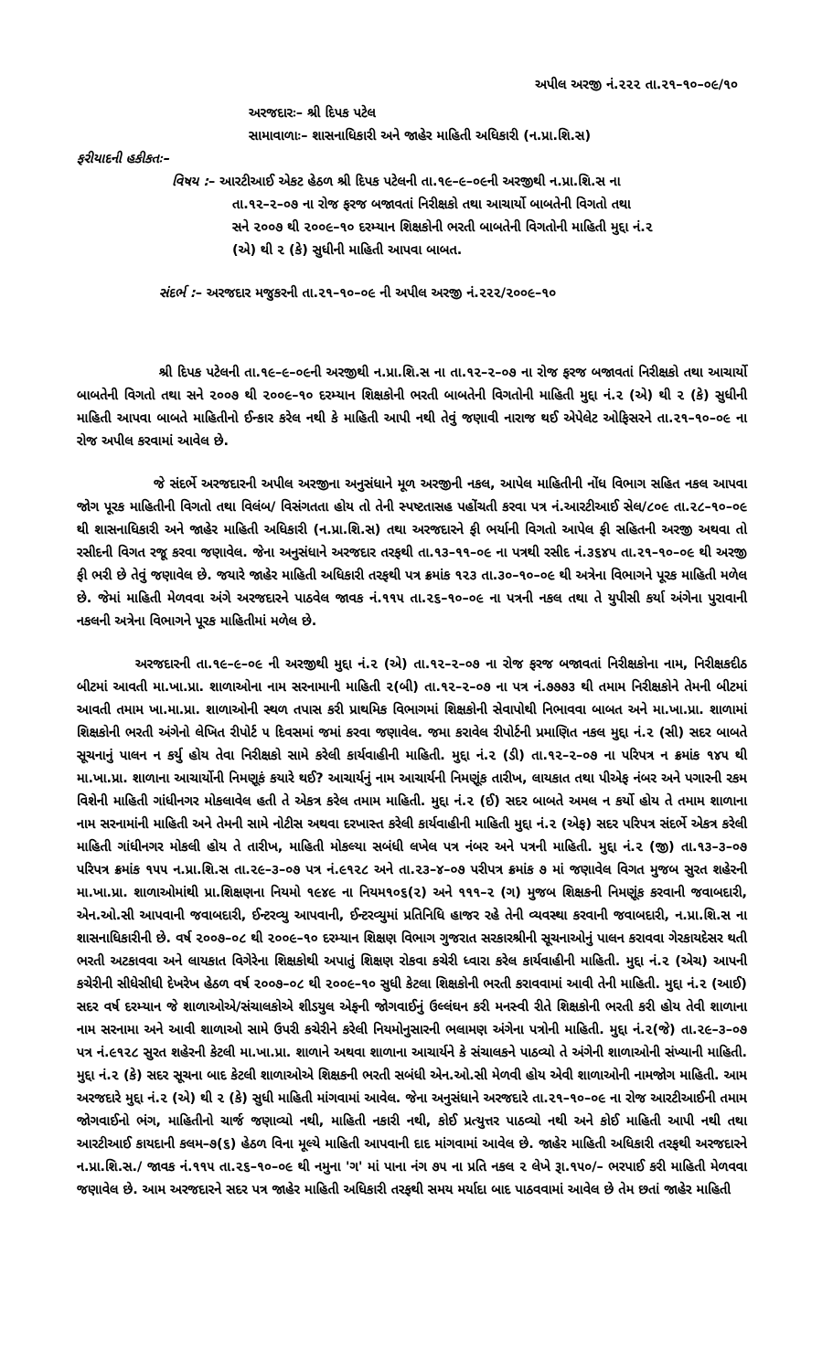અપીલ અરજી નં.૨૨૨ તા.૨૧–૧૦–૦૯/૧૦
અરજદારઃ– શ્રી દિપક પટેલ
સામાવાળાઃ– શાસનાધિકારી અને જાહેર માહિતી અધિકારી (ન.પ્રા.શિ.સ)
ફરીયાદની હકીકતઃ–
વિષય :– આરટીઆઈ એકટ હેઠળ શ્રી દિપક પટેલની તા.૧૯–૯–૦૯ની અરજીથી ન.પ્રા.શિ.સ ના
તા.૧૨–૨–૦૭ ના રોજ ફરજ બજાવતાં નિરીક્ષકો તથા આચાર્યો બાબતેની વિગતો તથા
સને ૨૦૦૭ થી ૨૦૦૯–૧૦ દરમ્યાન શિક્ષકોની ભરતી બાબતેની વિગતોની માહિતી મુદ્દા નં.૨
(એ) થી ૨ (કે) સુધીની માહિતી આપવા બાબત.
સંદર્ભ :– અરજદાર મજુકરની તા.૨૧–૧૦–૦૯ ની અપીલ અરજી નં.૨૨૨/૨૦૦૯–૧૦
શ્રી દિપક પટેલની તા.૧૯–૯–૦૯ની અરજીથી ન.પ્રા.શિ.સ ના તા.૧૨–૨–૦૭ ના રોજ ફરજ બજાવતાં નિરીક્ષકો તથા આચાર્યો બાબતેની વિગતો તથા સને ૨૦૦૭ થી ૨૦૦૯–૧૦ દરમ્યાન શિક્ષકોની ભરતી બાબતેની વિગતોની માહિતી મુદ્દા નં.૨ (એ) થી ૨ (કે) સુધીની માહિતી આપવા બાબતે માહિતીનો ઈન્કાર કરેલ નથી કે માહિતી આપી નથી તેવું જણાવી નારાજ થઈ એપેલેટ ઓફિસરને તા.૨૧–૧૦–૦૯ ના રોજ અપીલ કરવામાં આવેલ છે.
જે સંદર્ભે અરજદારની અપીલ અરજીના અનુસંધાને મૂળ અરજીની નકલ, આપેલ માહિતીની નોંધ વિભાગ સહિત નકલ આપવા જોગ પૂરક માહિતીની વિગતો તથા વિલંબ/ વિસંગતતા હોય તો તેની સ્પષ્ટતાસહ પહોંચતી કરવા પત્ર નં.આરટીઆઈ સેલ/૮૦૯ તા.૨૮–૧૦–૦૯ થી શાસનાધિકારી અને જાહેર માહિતી અધિકારી (ન.પ્રા.શિ.સ) તથા અરજદારને ફી ભર્યાની વિગતો આપેલ ફી સહિતની અરજી અથવા તો રસીદની વિગત રજૂ કરવા જણાવેલ. જેના અનુસંધાને અરજદાર તરફથી તા.૧૩–૧૧–૦૯ ના પત્રથી રસીદ નં.૩૬૪૫ તા.૨૧–૧૦–૦૯ થી અરજી ફી ભરી છે તેવું જણાવેલ છે. જયારે જાહેર માહિતી અધિકારી તરફથી પત્ર ક્રમાંક ૧૨૩ તા.૩૦–૧૦–૦૯ થી અત્રેના વિભાગને પૂરક માહિતી મળેલ છે. જેમાં માહિતી મેળવવા અંગે અરજદારને પાઠવેલ જાવક નં.૧૧૫ તા.૨૬–૧૦–૦૯ ના પત્રની નકલ તથા તે યુપીસી કર્યા અંગેના પુરાવાની નકલની અત્રેના વિભાગને પૂરક માહિતીમાં મળેલ છે.
અરજદારની તા.૧૯–૯–૦૯ ની અરજીથી મુદ્દા નં.૨ (એ) તા.૧૨–૨–૦૭ ના રોજ ફરજ બજાવતાં નિરીક્ષકોના નામ, નિરીક્ષકદીઠ બીટમાં આવતી મા.ખા.પ્રા. શાળાઓના નામ સરનામાની માહિતી ૨(બી) તા.૧૨–૨–૦૭ ના પત્ર નં.૭૭૭૩ થી તમામ નિરીક્ષકોને તેમની બીટમાં આવતી તમામ ખા.મા.પ્રા. શાળાઓની સ્થળ તપાસ કરી પ્રાથમિક વિભાગમાં શિક્ષકોની સેવાપોથી નિભાવવા બાબત અને મા.ખા.પ્રા. શાળામાં શિક્ષકોની ભરતી અંગેનો લેખિત રીપોર્ટ ૫ દિવસમાં જમાં કરવા જણાવેલ. જમા કરાવેલ રીપોર્ટની પ્રમાણિત નકલ મુદ્દા નં.૨ (સી) સદર બાબતે સૂચનાનું પાલન ન કર્યુ હોય તેવા નિરીક્ષકો સામે કરેલી કાર્યવાહીની માહિતી. મુદ્દા નં.૨ (ડી) તા.૧૨–૨–૦૭ ના પરિપત્ર ન ક્રમાંક ૧૪૫ થી મા.ખા.પ્રા. શાળાના આચાર્યોની નિમણૂકં કયારે થઈ? આચાર્યનું નામ આચાર્યની નિમણૂંક તારીખ, લાયકાત તથા પીએફ નંબર અને પગારની રકમ વિશેની માહિતી ગાંધીનગર મોકલાવેલ હતી તે એકત્ર કરેલ તમામ માહિતી. મુદ્દા નં.૨ (ઈ) સદર બાબતે અમલ ન કર્યો હોય તે તમામ શાળાના નામ સરનામાંની માહિતી અને તેમની સામે નોટીસ અથવા દરખાસ્ત કરેલી કાર્યવાહીની માહિતી મુદ્દા નં.૨ (એફ) સદર પરિપત્ર સંદર્ભે એકત્ર કરેલી માહિતી ગાંધીનગર મોકલી હોય તે તારીખ, માહિતી મોકલ્યા સબંધી લખેલ પત્ર નંબર અને પત્રની માહિતી. મુદ્દા નં.૨ (જી) તા.૧૩–૩–૦૭ પરિપત્ર ક્રમાંક ૧૫૫ ન.પ્રા.શિ.સ તા.૨૯–૩–૦૭ પત્ર નં.૯૧૨૮ અને તા.૨૩–૪–૦૭ પરીપત્ર ક્રમાંક ૭ માં જણાવેલ વિગત મુજબ સુરત શહેરની મા.ખા.પ્રા. શાળાઓમાંથી પ્રા.શિક્ષણના નિયમો ૧૯૪૯ ના નિયમ૧૦૬(૨) અને ૧૧૧–૨ (ગ) મુજબ શિક્ષકની નિમણૂંક કરવાની જવાબદારી, એન.ઓ.સી આપવાની જવાબદારી, ઈન્ટરવ્યુ આપવાની, ઈન્ટરવ્યુમાં પ્રતિનિધિ હાજર રહે તેની વ્યવસ્થા કરવાની જવાબદારી, ન.પ્રા.શિ.સ ના શાસનાધિકારીની છે. વર્ષ ૨૦૦૭–૦૮ થી ૨૦૦૯–૧૦ દરમ્યાન શિક્ષણ વિભાગ ગુજરાત સરકારશ્રીની સૂચનાઓનું પાલન કરાવવા ગેરકાયદેસર થતી ભરતી અટકાવવા અને લાયકાત વિગેરેના શિક્ષકોથી અપાતું શિક્ષણ રોકવા કચેરી ધ્વારા કરેલ કાર્યવાહીની માહિતી. મુદ્દા નં.૨ (એચ) આપની કચેરીની સીધેસીધી દેખરેખ હેઠળ વર્ષ ૨૦૦૭–૦૮ થી ૨૦૦૯–૧૦ સુધી કેટલા શિક્ષકોની ભરતી કરાવવામાં આવી તેની માહિતી. મુદ્દા નં.૨ (આઈ) સદર વર્ષ દરમ્યાન જે શાળાઓએ/સંચાલકોએ શીડયુલ એફની જોગવાઈનું ઉલ્લંઘન કરી મનસ્વી રીતે શિક્ષકોની ભરતી કરી હોય તેવી શાળાના નામ સરનામા અને આવી શાળાઓ સામે ઉપરી કચેરીને કરેલી નિયમોનુસારની ભલામણ અંગેના પત્રોની માહિતી. મુદ્દા નં.૨(જે) તા.૨૯–૩–૦૭ પત્ર નં.૯૧૨૮ સુરત શહેરની કેટલી મા.ખા.પ્રા. શાળાને અથવા શાળાના આચાર્યને કે સંચાલકને પાઠવ્યો તે અંગેની શાળાઓની સંખ્યાની માહિતી. મુદ્દા નં.૨ (કે) સદર સૂચના બાદ કેટલી શાળાઓએ શિક્ષકની ભરતી સબંધી એન.ઓ.સી મેળવી હોય એવી શાળાઓની નામજોગ માહિતી. આમ અરજદારે મુદ્દા નં.૨ (એ) થી ૨ (કે) સુધી માહિતી માંગવામાં આવેલ. જેના અનુસંધાને અરજદારે તા.૨૧–૧૦–૦૯ ના રોજ આરટીઆઈની તમામ જોગવાઈનો ભંગ, માહિતીનો ચાર્જ જણાવ્યો નથી, માહિતી નકારી નથી, કોઈ પ્રત્યુત્તર પાઠવ્યો નથી અને કોઈ માહિતી આપી નથી તથા આરટીઆઈ કાયદાની કલમ–૭(૬) હેઠળ વિના મૂલ્યે માહિતી આપવાની દાદ માંગવામાં આવેલ છે. જાહેર માહિતી અધિકારી તરફથી અરજદારને ન.પ્રા.શિ.સ./ જાવક નં.૧૧૫ તા.૨૬–૧૦–૦૯ થી નમુના 'ગ' માં પાના નંગ ૭૫ ના પ્રતિ નકલ ૨ લેખે રૂા.૧૫૦/– ભરપાઈ કરી માહિતી મેળવવા જણાવેલ છે. આમ અરજદારને સદર પત્ર જાહેર માહિતી અધિકારી તરફથી સમય મર્યાદા બાદ પાઠવવામાં આવેલ છે તેમ છતાં જાહેર માહિતી